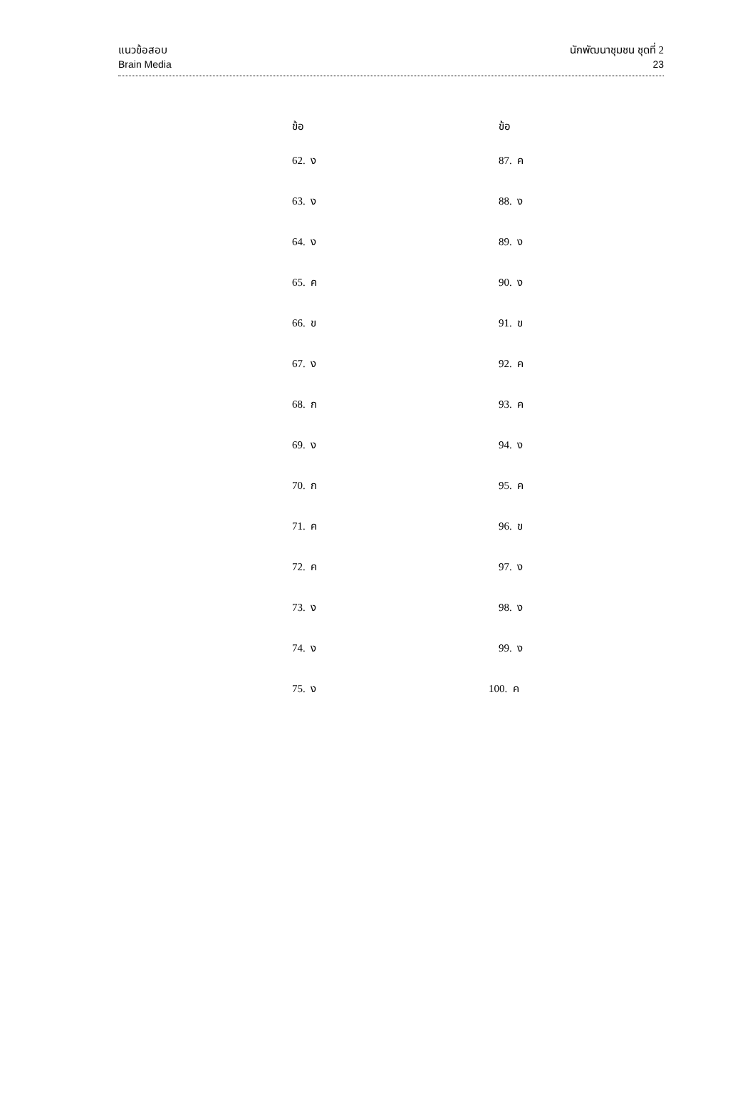แนวข้อสอบ
Brain Media
นักพัฒนาชุมชน ชุดที่ 2
23
| | ข้อ | ข้อ |
| --- | --- | --- |
| | 62. ง | 87. ค |
| | 63. ง | 88. ง |
| | 64. ง | 89. ง |
| | 65. ค | 90. ง |
| | 66. ข | 91. ข |
| | 67. ง | 92. ค |
| | 68. ก | 93. ค |
| | 69. ง | 94. ง |
| | 70. ก | 95. ค |
| | 71. ค | 96. ข |
| | 72. ค | 97. ง |
| | 73. ง | 98. ง |
| | 74. ง | 99. ง |
| | 75. ง | 100. ค |